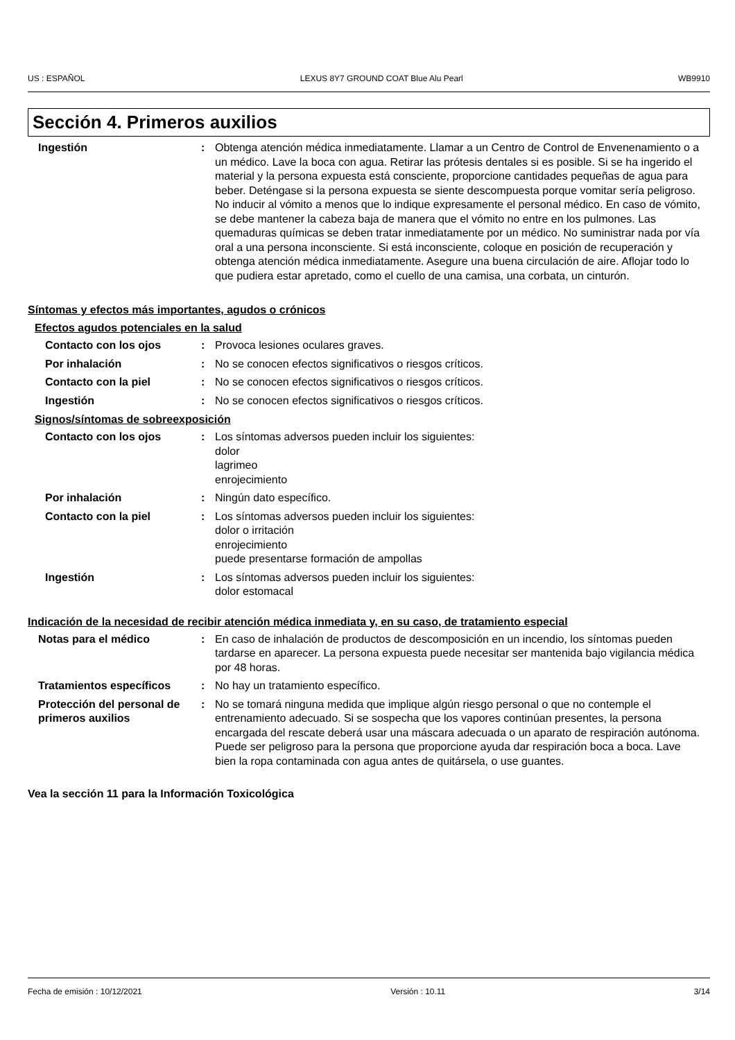US : ESPAÑOL LEXUS 8Y7 GROUND COAT Blue Alu Pearl WB9910
Sección 4. Primeros auxilios
Ingestión : Obtenga atención médica inmediatamente. Llamar a un Centro de Control de Envenenamiento o a un médico. Lave la boca con agua. Retirar las prótesis dentales si es posible. Si se ha ingerido el material y la persona expuesta está consciente, proporcione cantidades pequeñas de agua para beber. Deténgase si la persona expuesta se siente descompuesta porque vomitar sería peligroso. No inducir al vómito a menos que lo indique expresamente el personal médico. En caso de vómito, se debe mantener la cabeza baja de manera que el vómito no entre en los pulmones. Las quemaduras químicas se deben tratar inmediatamente por un médico. No suministrar nada por vía oral a una persona inconsciente. Si está inconsciente, coloque en posición de recuperación y obtenga atención médica inmediatamente. Asegure una buena circulación de aire. Aflojar todo lo que pudiera estar apretado, como el cuello de una camisa, una corbata, un cinturón.
Síntomas y efectos más importantes, agudos o crónicos
Efectos agudos potenciales en la salud
Contacto con los ojos : Provoca lesiones oculares graves.
Por inhalación : No se conocen efectos significativos o riesgos críticos.
Contacto con la piel : No se conocen efectos significativos o riesgos críticos.
Ingestión : No se conocen efectos significativos o riesgos críticos.
Signos/síntomas de sobreexposición
Contacto con los ojos : Los síntomas adversos pueden incluir los siguientes:
dolor
lagrimeo
enrojecimiento
Por inhalación : Ningún dato específico.
Contacto con la piel : Los síntomas adversos pueden incluir los siguientes:
dolor o irritación
enrojecimiento
puede presentarse formación de ampollas
Ingestión : Los síntomas adversos pueden incluir los siguientes:
dolor estomacal
Indicación de la necesidad de recibir atención médica inmediata y, en su caso, de tratamiento especial
Notas para el médico : En caso de inhalación de productos de descomposición en un incendio, los síntomas pueden tardarse en aparecer. La persona expuesta puede necesitar ser mantenida bajo vigilancia médica por 48 horas.
Tratamientos específicos : No hay un tratamiento específico.
Protección del personal de primeros auxilios
: No se tomará ninguna medida que implique algún riesgo personal o que no contemple el entrenamiento adecuado. Si se sospecha que los vapores continúan presentes, la persona encargada del rescate deberá usar una máscara adecuada o un aparato de respiración autónoma. Puede ser peligroso para la persona que proporcione ayuda dar respiración boca a boca. Lave bien la ropa contaminada con agua antes de quitársela, o use guantes.
Vea la sección 11 para la Información Toxicológica
Fecha de emisión : 10/12/2021 Versión : 10.11 3/14